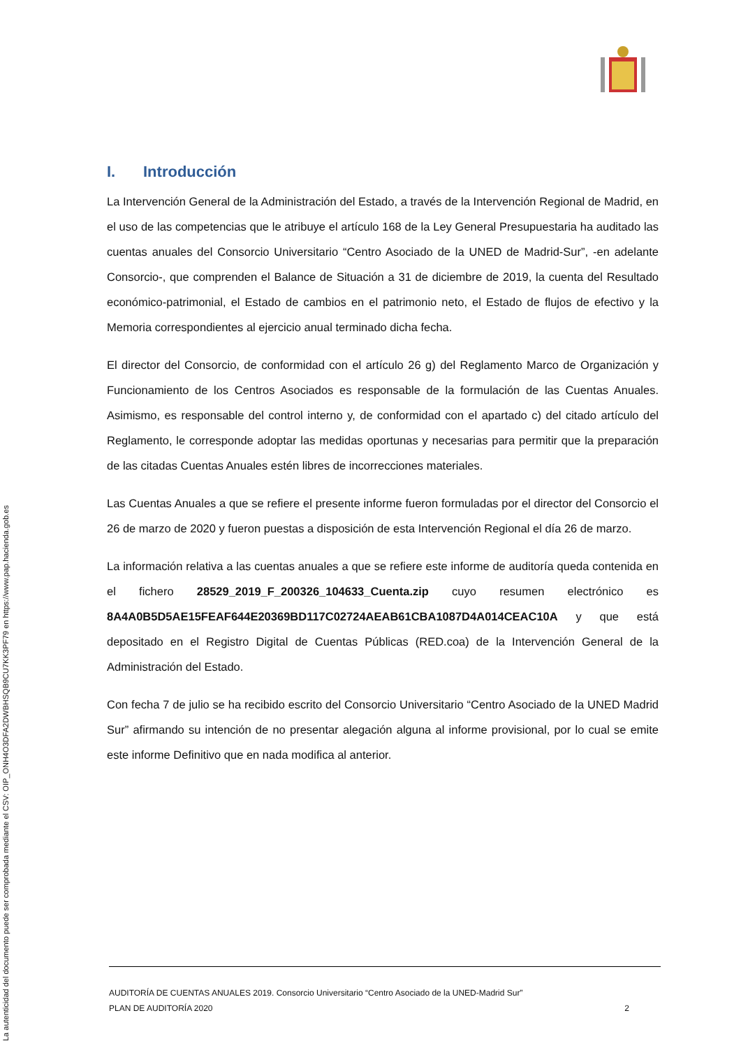I. Introducción
La Intervención General de la Administración del Estado, a través de la Intervención Regional de Madrid, en el uso de las competencias que le atribuye el artículo 168 de la Ley General Presupuestaria ha auditado las cuentas anuales del Consorcio Universitario “Centro Asociado de la UNED de Madrid-Sur”, -en adelante Consorcio-, que comprenden el Balance de Situación a 31 de diciembre de 2019, la cuenta del Resultado económico-patrimonial, el Estado de cambios en el patrimonio neto, el Estado de flujos de efectivo y la Memoria correspondientes al ejercicio anual terminado dicha fecha.
El director del Consorcio, de conformidad con el artículo 26 g) del Reglamento Marco de Organización y Funcionamiento de los Centros Asociados es responsable de la formulación de las Cuentas Anuales. Asimismo, es responsable del control interno y, de conformidad con el apartado c) del citado artículo del Reglamento, le corresponde adoptar las medidas oportunas y necesarias para permitir que la preparación de las citadas Cuentas Anuales estén libres de incorrecciones materiales.
Las Cuentas Anuales a que se refiere el presente informe fueron formuladas por el director del Consorcio el 26 de marzo de 2020 y fueron puestas a disposición de esta Intervención Regional el día 26 de marzo.
La información relativa a las cuentas anuales a que se refiere este informe de auditoría queda contenida en el fichero 28529_2019_F_200326_104633_Cuenta.zip cuyo resumen electrónico es 8A4A0B5D5AE15FEAF644E20369BD117C02724AEAB61CBA1087D4A014CEAC10A y que está depositado en el Registro Digital de Cuentas Públicas (RED.coa) de la Intervención General de la Administración del Estado.
Con fecha 7 de julio se ha recibido escrito del Consorcio Universitario “Centro Asociado de la UNED Madrid Sur” afirmando su intención de no presentar alegación alguna al informe provisional, por lo cual se emite este informe Definitivo que en nada modifica al anterior.
AUDITORÍA DE CUENTAS ANUALES 2019. Consorcio Universitario “Centro Asociado de la UNED-Madrid Sur”
PLAN DE AUDITORÍA 2020 2
La autenticidad del documento puede ser comprobada mediante el CSV: OIP_ONH4O3DFA2DWBHSQB9CU7KK3PF79 en https://www.pap.hacienda.gob.es